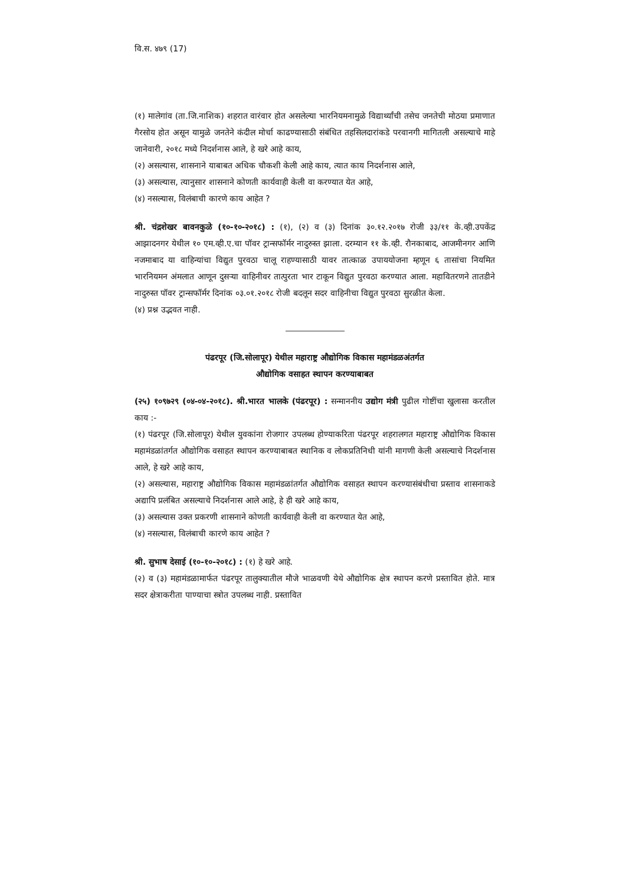वि.स. ४७९ (17)
(१) मालेगांव (ता.जि.नाशिक) शहरात वारंवार होत असलेल्या भारनियमनामुळे विद्यार्थ्यांची तसेच जनतेची मोठया प्रमाणात गैरसोय होत असून यामुळे जनतेने कंदील मोर्चा काढण्यासाठी संबंधित तहसिलदारांकडे परवानगी मागितली असल्याचे माहे जानेवारी, २०१८ मध्ये निदर्शनास आले, हे खरे आहे काय,
(२) असल्यास, शासनाने याबाबत अधिक चौकशी केली आहे काय, त्यात काय निदर्शनास आले,
(३) असल्यास, त्यानुसार शासनाने कोणती कार्यवाही केली वा करण्यात येत आहे,
(४) नसल्यास, विलंबाची कारणे काय आहेत ?
श्री. चंद्रशेखर बावनकुळे (१०-१०-२०१८) : (१), (२) व (३) दिनांक ३०.१२.२०१७ रोजी ३३/११ के.व्ही.उपकेंद्र आझादनगर येथील १० एम.व्ही.ए.चा पॉवर ट्रान्सफॉर्मर नादुरुस्त झाला. दरम्यान ११ के.व्ही. रौनकाबाद, आजमीनगर आणि नजमाबाद या वाहिन्यांचा विद्युत पुरवठा चालू राहण्यासाठी यावर तात्काळ उपाययोजना म्हणून ६ तासांचा नियमित भारनियमन अंमलात आणून दुसऱ्या वाहिनीवर तात्पुरता भार टाकून विद्युत पुरवठा करण्यात आला. महावितरणने तातडीने नादुरुस्त पॉवर ट्रान्सफॉर्मर दिनांक ०३.०१.२०१८ रोजी बदलून सदर वाहिनीचा विद्युत पुरवठा सुरळीत केला.
(४) प्रश्न उद्भवत नाही.
पंढरपूर (जि.सोलापूर) येथील महाराष्ट्र औद्योगिक विकास महामंडळअंतर्गत
औद्योगिक वसाहत स्थापन करण्याबाबत
(२५) १०९७२९ (०४-०४-२०१८). श्री.भारत भालके (पंढरपूर) : सन्माननीय उद्योग मंत्री पुढील गोष्टींचा खुलासा करतील काय :-
(१) पंढरपूर (जि.सोलापूर) येथील युवकांना रोजगार उपलब्ध होण्याकरिता पंढरपूर शहरालगत महाराष्ट्र औद्योगिक विकास महामंडळांतर्गत औद्योगिक वसाहत स्थापन करण्याबाबत स्थानिक व लोकप्रतिनिधी यांनी मागणी केली असल्याचे निदर्शनास आले, हे खरे आहे काय,
(२) असल्यास, महाराष्ट्र औद्योगिक विकास महामंडळांतर्गत औद्योगिक वसाहत स्थापन करण्यासंबंधीचा प्रस्ताव शासनाकडे अद्यापि प्रलंबित असल्याचे निदर्शनास आले आहे, हे ही खरे आहे काय,
(३) असल्यास उक्त प्रकरणी शासनाने कोणती कार्यवाही केली वा करण्यात येत आहे,
(४) नसल्यास, विलंबाची कारणे काय आहेत ?
श्री. सुभाष देसाई (१०-१०-२०१८) : (१) हे खरे आहे.
(२) व (३) महामंडळामार्फत पंढरपूर तालुक्यातील मौजे भाळवणी येथे औद्योगिक क्षेत्र स्थापन करणे प्रस्तावित होते. मात्र सदर क्षेत्राकरीता पाण्याचा स्त्रोत उपलब्ध नाही. प्रस्तावित